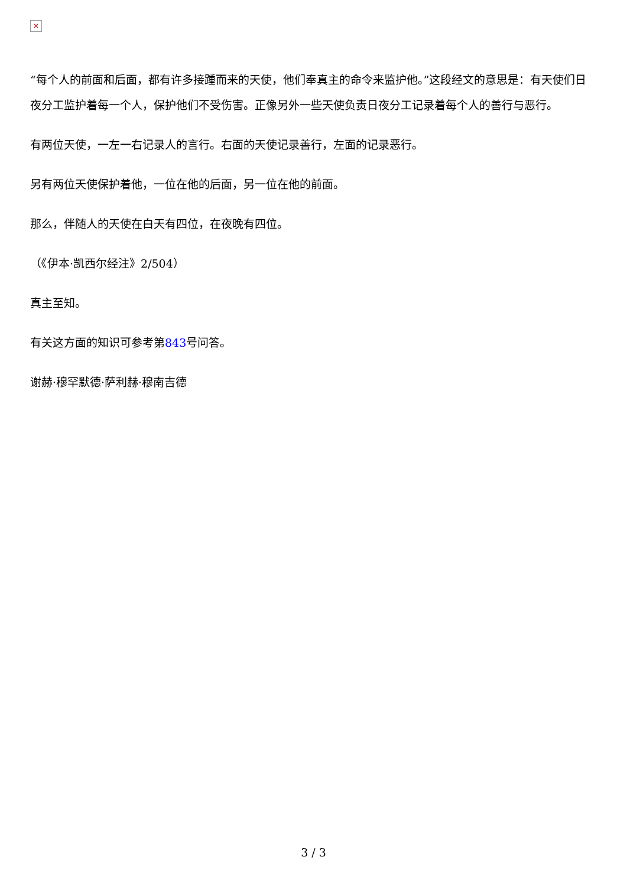✕
“每个人的前面和后面，都有许多接踵而来的天使，他们奉真主的命令来监护他。”这段经文的意思是：有天使们日夜分工监护着每一个人，保护他们不受伤害。正像另外一些天使负责日夜分工记录着每个人的善行与恶行。
有两位天使，一左一右记录人的言行。右面的天使记录善行，左面的记录恶行。
另有两位天使保护着他，一位在他的后面，另一位在他的前面。
那么，伴随人的天使在白天有四位，在夜晚有四位。
（《伊本·凯西尔经注》2/504）
真主至知。
有关这方面的知识可参考第843号问答。
谢赫·穆罕默德·萨利赫·穆南吉德
3 / 3